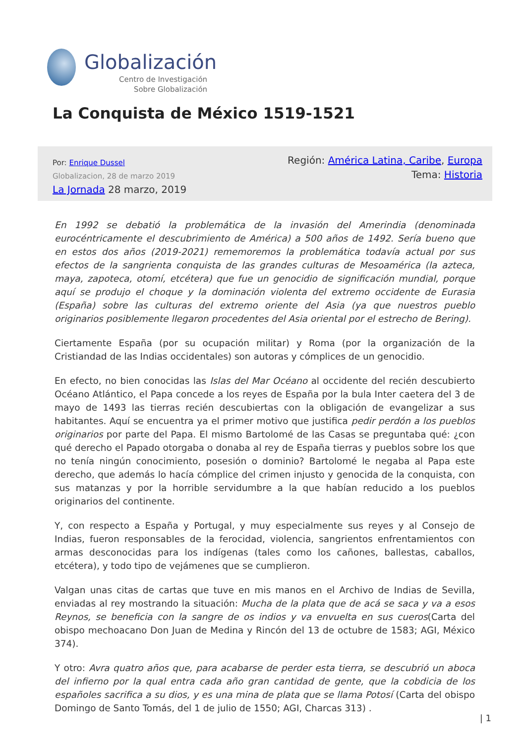Globalización
Centro de Investigación
Sobre Globalización
La Conquista de México 1519-1521
Por: Enrique Dussel
Globalizacion, 28 de marzo 2019
La Jornada 28 marzo, 2019
Región: América Latina, Caribe, Europa
Tema: Historia
En 1992 se debatió la problemática de la invasión del Amerindia (denominada eurocéntricamente el descubrimiento de América) a 500 años de 1492. Sería bueno que en estos dos años (2019-2021) rememoremos la problemática todavía actual por sus efectos de la sangrienta conquista de las grandes culturas de Mesoamérica (la azteca, maya, zapoteca, otomí, etcétera) que fue un genocidio de significación mundial, porque aquí se produjo el choque y la dominación violenta del extremo occidente de Eurasia (España) sobre las culturas del extremo oriente del Asia (ya que nuestros pueblo originarios posiblemente llegaron procedentes del Asia oriental por el estrecho de Bering).
Ciertamente España (por su ocupación militar) y Roma (por la organización de la Cristiandad de las Indias occidentales) son autoras y cómplices de un genocidio.
En efecto, no bien conocidas las Islas del Mar Océano al occidente del recién descubierto Océano Atlántico, el Papa concede a los reyes de España por la bula Inter caetera del 3 de mayo de 1493 las tierras recién descubiertas con la obligación de evangelizar a sus habitantes. Aquí se encuentra ya el primer motivo que justifica pedir perdón a los pueblos originarios por parte del Papa. El mismo Bartolomé de las Casas se preguntaba qué: ¿con qué derecho el Papado otorgaba o donaba al rey de España tierras y pueblos sobre los que no tenía ningún conocimiento, posesión o dominio? Bartolomé le negaba al Papa este derecho, que además lo hacía cómplice del crimen injusto y genocida de la conquista, con sus matanzas y por la horrible servidumbre a la que habían reducido a los pueblos originarios del continente.
Y, con respecto a España y Portugal, y muy especialmente sus reyes y al Consejo de Indias, fueron responsables de la ferocidad, violencia, sangrientos enfrentamientos con armas desconocidas para los indígenas (tales como los cañones, ballestas, caballos, etcétera), y todo tipo de vejámenes que se cumplieron.
Valgan unas citas de cartas que tuve en mis manos en el Archivo de Indias de Sevilla, enviadas al rey mostrando la situación: Mucha de la plata que de acá se saca y va a esos Reynos, se beneficia con la sangre de os indios y va envuelta en sus cueros(Carta del obispo mechoacano Don Juan de Medina y Rincón del 13 de octubre de 1583; AGI, México 374).
Y otro: Avra quatro años que, para acabarse de perder esta tierra, se descubrió un aboca del infierno por la qual entra cada año gran cantidad de gente, que la cobdicia de los españoles sacrifica a su dios, y es una mina de plata que se llama Potosí (Carta del obispo Domingo de Santo Tomás, del 1 de julio de 1550; AGI, Charcas 313) .
| 1